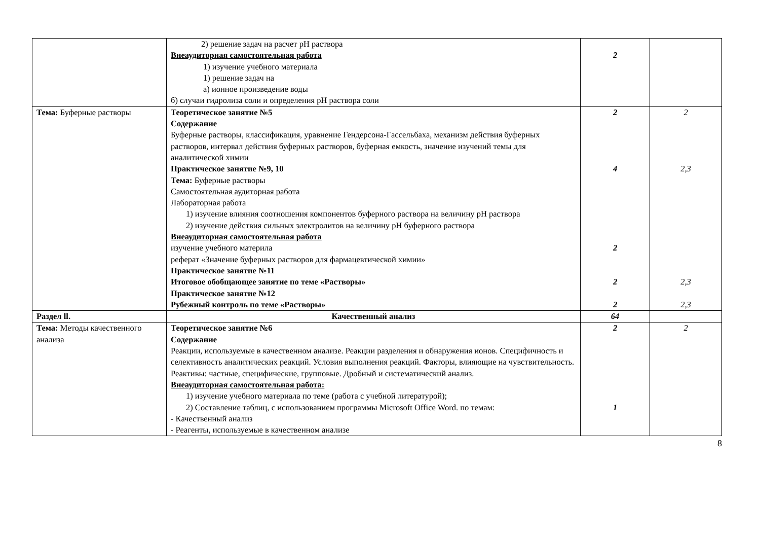| | 2) решение задач на расчет pH раствора Внеаудиторная самостоятельная работа 1) изучение учебного материала 1) решение задач на а) ионное произведение воды б) случаи гидролиза соли и определения pH раствора соли | 2 | |
| Тема: Буферные растворы | Теоретическое занятие №5 Содержание Буферные растворы, классификация, уравнение Гендерсона-Гассельбаха, механизм действия буферных растворов, интервал действия буферных растворов, буферная емкость, значение изучений темы для аналитической химии Практическое занятие №9, 10 Тема: Буферные растворы Самостоятельная аудиторная работа Лабораторная работа 1) изучение влияния соотношения компонентов буферного раствора на величину pH раствора 2) изучение действия сильных электролитов на величину pH буферного раствора Внеаудиторная самостоятельная работа изучение учебного материла реферат «Значение буферных растворов для фармацевтической химии» Практическое занятие №11 Итоговое обобщающее занятие по теме «Растворы» Практическое занятие №12 Рубежный контроль по теме «Растворы» | 2 4 2 2 2 | 2 2,3 2,3 2,3 |
| Раздел ll. | Качественный анализ | 64 | |
| Тема: Методы качественного анализа | Теоретическое занятие №6 Содержание Реакции, используемые в качественном анализе. Реакции разделения и обнаружения ионов. Специфичность и селективность аналитических реакций. Условия выполнения реакций. Факторы, влияющие на чувствительность. Реактивы: частные, специфические, групповые. Дробный и систематический анализ. Внеаудиторная самостоятельная работа: 1) изучение учебного материала по теме (работа с учебной литературой); 2) Составление таблиц, с использованием программы Microsoft Office Word. по темам: - Качественный анализ - Реагенты, используемые в качественном анализе | 2 1 | 2 |
8